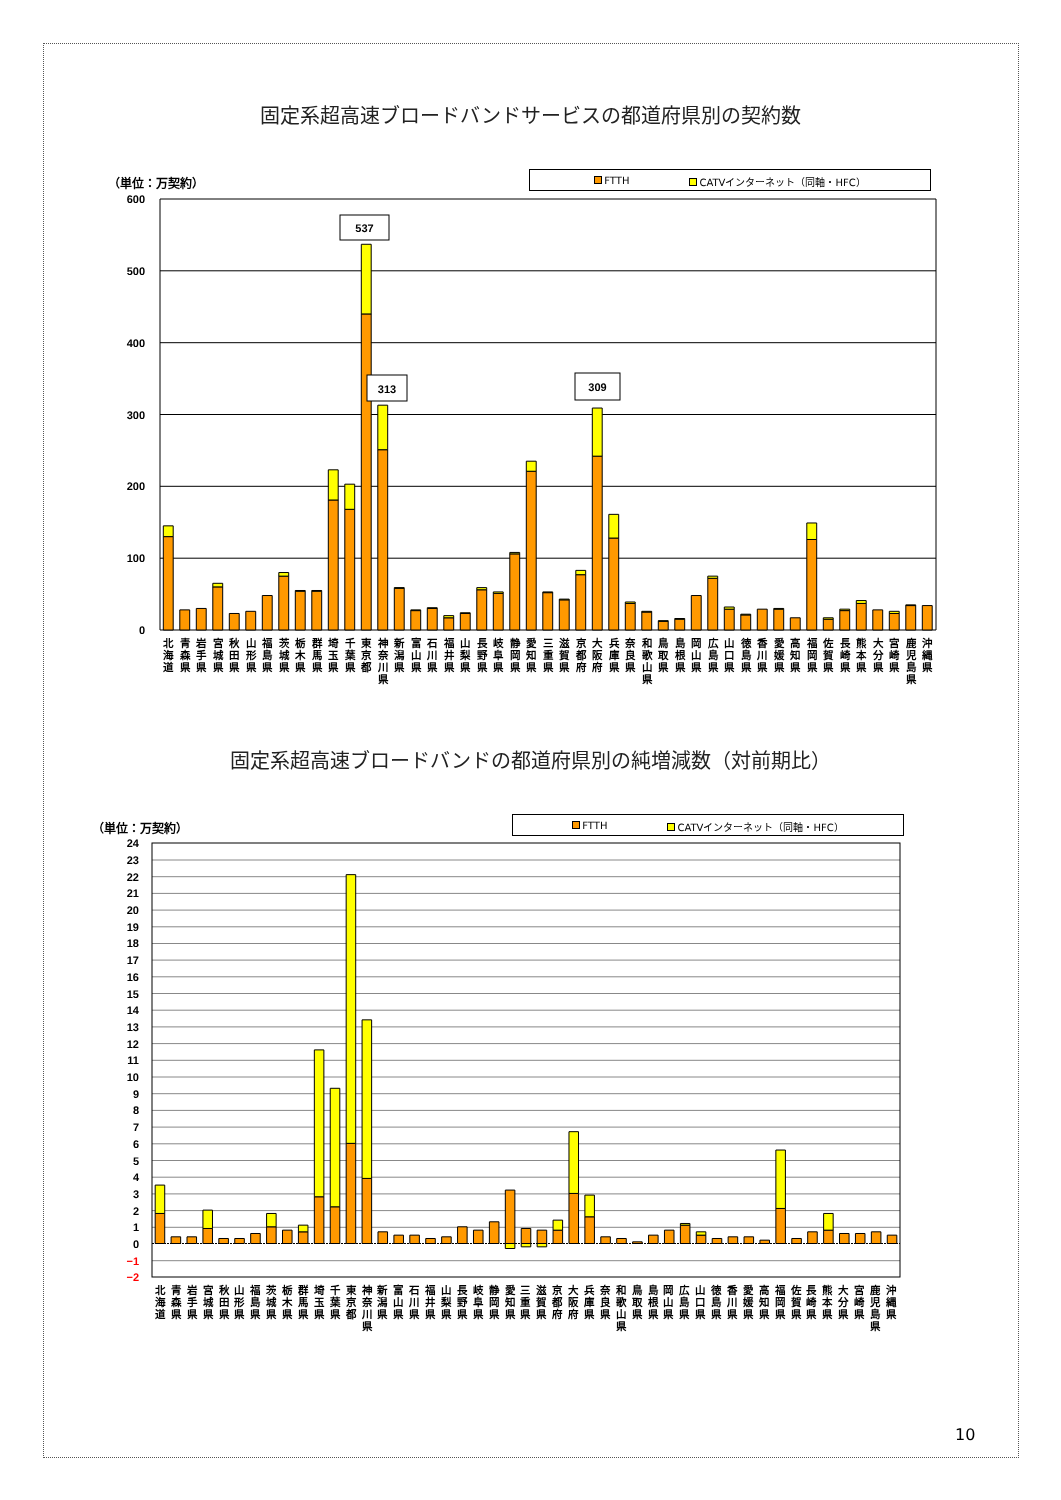固定系超高速ブロードバンドサービスの都道府県別の契約数
（単位：万契約）
FTTH CATVインターネット（同軸・HFC）
600
500
400
300
200
100
0
537
313
309
北
海
道
青
森
県
岩
手
県
宮
城
県
秋
田
県
山
形
県
福
島
県
茨
城
県
栃
木
県
群
馬
県
埼
玉
県
千
葉
県
東
京
都
神
奈
川
県
新
潟
県
富
山
県
石
川
県
福
井
県
山
梨
県
長
野
県
岐
阜
県
静
岡
県
愛
知
県
三
重
県
滋
賀
県
京
都
府
大
阪
府
兵
庫
県
奈
良
県
和
歌
山
県
鳥
取
県
島
根
県
岡
山
県
広
島
県
山
口
県
徳
島
県
香
川
県
愛
媛
県
高
知
県
福
岡
県
佐
賀
県
長
崎
県
熊
本
県
大
分
県
宮
崎
県
鹿
児
島
県
沖
縄
県
固定系超高速ブロードバンドの都道府県別の純増減数（対前期比）
（単位：万契約）
FTTH CATVインターネット（同軸・HFC）
24
23
22
21
20
19
18
17
16
15
14
13
12
11
10
9
8
7
6
5
4
3
2
1
0
−1
−2
北
海
道
青
森
県
岩
手
県
宮
城
県
秋
田
県
山
形
県
福
島
県
茨
城
県
栃
木
県
群
馬
県
埼
玉
県
千
葉
県
東
京
都
神
奈
川
県
新
潟
県
富
山
県
石
川
県
福
井
県
山
梨
県
長
野
県
岐
阜
県
静
岡
県
愛
知
県
三
重
県
滋
賀
県
京
都
府
大
阪
府
兵
庫
県
奈
良
県
和
歌
山
県
鳥
取
県
島
根
県
岡
山
県
広
島
県
山
口
県
徳
島
県
香
川
県
愛
媛
県
高
知
県
福
岡
県
佐
賀
県
長
崎
県
熊
本
県
大
分
県
宮
崎
県
鹿
児
島
県
沖
縄
県
10